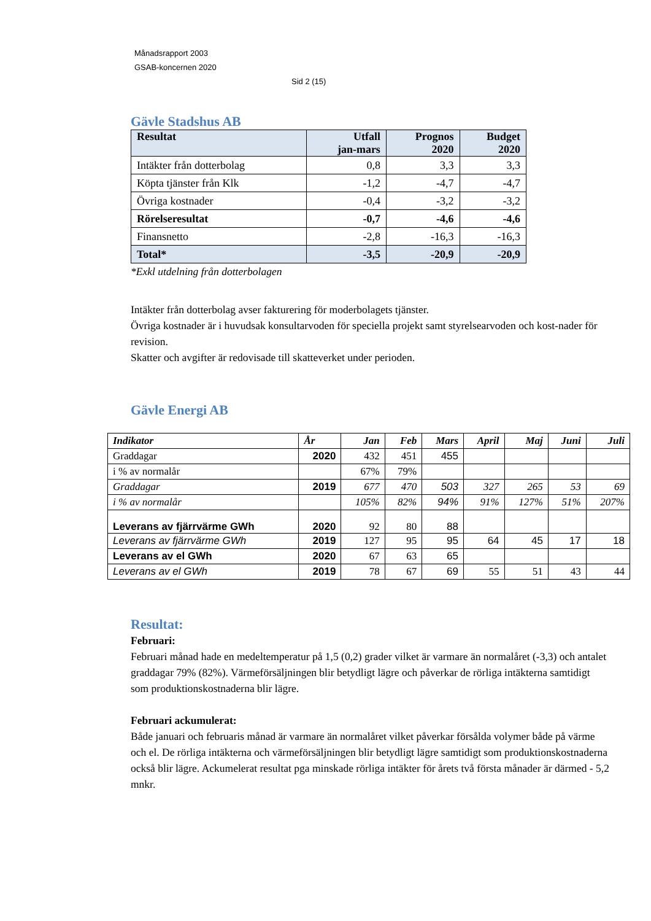Månadsrapport 2003
GSAB-koncernen 2020
Sid 2 (15)
Gävle Stadshus AB
| Resultat | Utfall jan-mars | Prognos 2020 | Budget 2020 |
| Intäkter från dotterbolag | 0,8 | 3,3 | 3,3 |
| Köpta tjänster från Klk | -1,2 | -4,7 | -4,7 |
| Övriga kostnader | -0,4 | -3,2 | -3,2 |
| Rörelseresultat | -0,7 | -4,6 | -4,6 |
| Finansnetto | -2,8 | -16,3 | -16,3 |
| Total* | -3,5 | -20,9 | -20,9 |
*Exkl utdelning från dotterbolagen
Intäkter från dotterbolag avser fakturering för moderbolagets tjänster.
Övriga kostnader är i huvudsak konsultarvoden för speciella projekt samt styrelsearvoden och kost-nader för revision.
Skatter och avgifter är redovisade till skatteverket under perioden.
Gävle Energi AB
| Indikator | År | Jan | Feb | Mars | April | Maj | Juni | Juli |
| Graddagar | 2020 | 432 | 451 | 455 | | | | |
| i % av normalår | | 67% | 79% | | | | | |
| Graddagar | 2019 | 677 | 470 | 503 | 327 | 265 | 53 | 69 |
| i % av normalår | | 105% | 82% | 94% | 91% | 127% | 51% | 207% |
| Leverans av fjärrvärme GWh | 2020 | 92 | 80 | 88 | | | | |
| Leverans av fjärrvärme GWh | 2019 | 127 | 95 | 95 | 64 | 45 | 17 | 18 |
| Leverans av el GWh | 2020 | 67 | 63 | 65 | | | | |
| Leverans av el GWh | 2019 | 78 | 67 | 69 | 55 | 51 | 43 | 44 |
Resultat:
Februari:
Februari månad hade en medeltemperatur på 1,5 (0,2) grader vilket är varmare än normalåret (-3,3) och antalet graddagar 79% (82%). Värmeförsäljningen blir betydligt lägre och påverkar de rörliga intäkterna samtidigt som produktionskostnaderna blir lägre.
Februari ackumulerat:
Både januari och februaris månad är varmare än normalåret vilket påverkar försålda volymer både på värme och el. De rörliga intäkterna och värmeförsäljningen blir betydligt lägre samtidigt som produktionskostnaderna också blir lägre. Ackumelerat resultat pga minskade rörliga intäkter för årets två första månader är därmed - 5,2 mnkr.